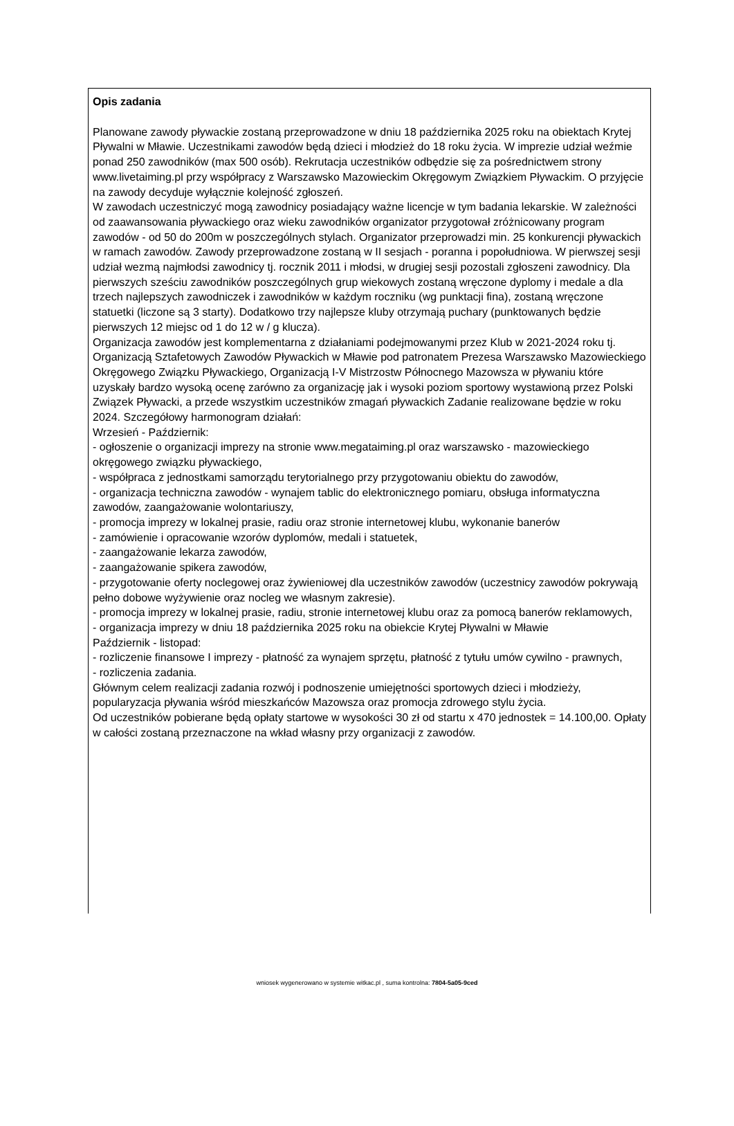Opis zadania
Planowane zawody pływackie zostaną przeprowadzone w dniu 18 października 2025 roku na obiektach Krytej Pływalni w Mławie. Uczestnikami zawodów będą dzieci i młodzież do 18 roku życia. W imprezie udział weźmie ponad 250 zawodników (max 500 osób). Rekrutacja uczestników odbędzie się za pośrednictwem strony www.livetaiming.pl przy współpracy z Warszawsko Mazowieckim Okręgowym Związkiem Pływackim. O przyjęcie na zawody decyduje wyłącznie kolejność zgłoszeń.
W zawodach uczestniczyć mogą zawodnicy posiadający ważne licencje w tym badania lekarskie. W zależności od zaawansowania pływackiego oraz wieku zawodników organizator przygotował zróżnicowany program zawodów - od 50 do 200m w poszczególnych stylach. Organizator przeprowadzi min. 25 konkurencji pływackich w ramach zawodów. Zawody przeprowadzone zostaną w II sesjach - poranna i popołudniowa. W pierwszej sesji udział wezmą najmłodsi zawodnicy tj. rocznik 2011 i młodsi, w drugiej sesji pozostali zgłoszeni zawodnicy. Dla pierwszych sześciu zawodników poszczególnych grup wiekowych zostaną wręczone dyplomy i medale a dla trzech najlepszych zawodniczek i zawodników w każdym roczniku (wg punktacji fina), zostaną wręczone statuetki (liczone są 3 starty). Dodatkowo trzy najlepsze kluby otrzymają puchary (punktowanych będzie pierwszych 12 miejsc od 1 do 12 w / g klucza).
Organizacja zawodów jest komplementarna z działaniami podejmowanymi przez Klub w 2021-2024 roku tj. Organizacją Sztafetowych Zawodów Pływackich w Mławie pod patronatem Prezesa Warszawsko Mazowieckiego Okręgowego Związku Pływackiego, Organizacją I-V Mistrzostw Północnego Mazowsza w pływaniu które uzyskały bardzo wysoką ocenę zarówno za organizację jak i wysoki poziom sportowy wystawioną przez Polski Związek Pływacki, a przede wszystkim uczestników zmagań pływackich Zadanie realizowane będzie w roku 2024. Szczegółowy harmonogram działań:
Wrzesień - Październik:
- ogłoszenie o organizacji imprezy na stronie www.megataiming.pl oraz warszawsko - mazowieckiego okręgowego związku pływackiego,
- współpraca z jednostkami samorządu terytorialnego przy przygotowaniu obiektu do zawodów,
- organizacja techniczna zawodów - wynajem tablic do elektronicznego pomiaru, obsługa informatyczna zawodów, zaangażowanie wolontariuszy,
- promocja imprezy w lokalnej prasie, radiu oraz stronie internetowej klubu, wykonanie banerów
- zamówienie i opracowanie wzorów dyplomów, medali i statuetek,
- zaangażowanie lekarza zawodów,
- zaangażowanie spikera zawodów,
- przygotowanie oferty noclegowej oraz żywieniowej dla uczestników zawodów (uczestnicy zawodów pokrywają pełno dobowe wyżywienie oraz nocleg we własnym zakresie).
- promocja imprezy w lokalnej prasie, radiu, stronie internetowej klubu oraz za pomocą banerów reklamowych,
- organizacja imprezy w dniu 18 października 2025 roku na obiekcie Krytej Pływalni w Mławie
Październik - listopad:
- rozliczenie finansowe I imprezy - płatność za wynajem sprzętu, płatność z tytułu umów cywilno - prawnych,
- rozliczenia zadania.
Głównym celem realizacji zadania rozwój i podnoszenie umiejętności sportowych dzieci i młodzieży, popularyzacja pływania wśród mieszkańców Mazowsza oraz promocja zdrowego stylu życia.
Od uczestników pobierane będą opłaty startowe w wysokości 30 zł od startu x 470 jednostek = 14.100,00. Opłaty w całości zostaną przeznaczone na wkład własny przy organizacji z zawodów.
wniosek wygenerowano w systemie witkac.pl , suma kontrolna: 7804-5a05-9ced